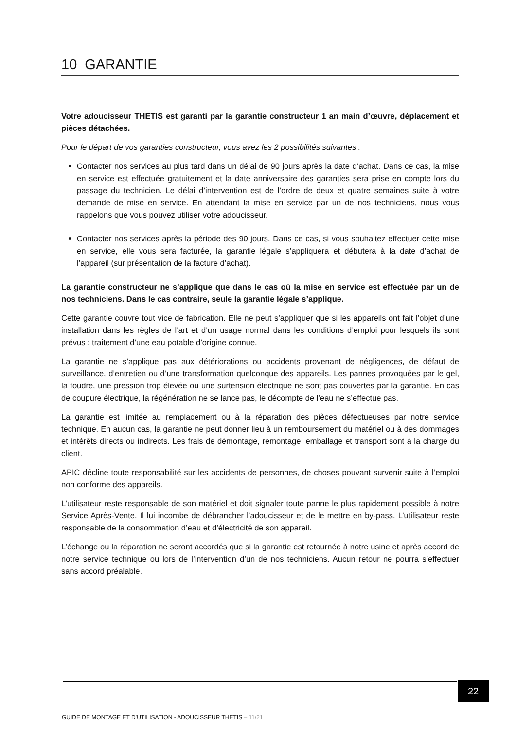10 GARANTIE
Votre adoucisseur THETIS est garanti par la garantie constructeur 1 an main d’œuvre, déplacement et pièces détachées.
Pour le départ de vos garanties constructeur, vous avez les 2 possibilités suivantes :
Contacter nos services au plus tard dans un délai de 90 jours après la date d’achat. Dans ce cas, la mise en service est effectuée gratuitement et la date anniversaire des garanties sera prise en compte lors du passage du technicien. Le délai d’intervention est de l’ordre de deux et quatre semaines suite à votre demande de mise en service. En attendant la mise en service par un de nos techniciens, nous vous rappelons que vous pouvez utiliser votre adoucisseur.
Contacter nos services après la période des 90 jours. Dans ce cas, si vous souhaitez effectuer cette mise en service, elle vous sera facturée, la garantie légale s’appliquera et débutera à la date d’achat de l’appareil (sur présentation de la facture d’achat).
La garantie constructeur ne s’applique que dans le cas où la mise en service est effectuée par un de nos techniciens. Dans le cas contraire, seule la garantie légale s’applique.
Cette garantie couvre tout vice de fabrication. Elle ne peut s’appliquer que si les appareils ont fait l’objet d’une installation dans les règles de l’art et d’un usage normal dans les conditions d’emploi pour lesquels ils sont prévus : traitement d’une eau potable d’origine connue.
La garantie ne s’applique pas aux détériorations ou accidents provenant de négligences, de défaut de surveillance, d’entretien ou d’une transformation quelconque des appareils. Les pannes provoquées par le gel, la foudre, une pression trop élevée ou une surtension électrique ne sont pas couvertes par la garantie. En cas de coupure électrique, la régénération ne se lance pas, le décompte de l’eau ne s’effectue pas.
La garantie est limitée au remplacement ou à la réparation des pièces défectueuses par notre service technique. En aucun cas, la garantie ne peut donner lieu à un remboursement du matériel ou à des dommages et intérêts directs ou indirects. Les frais de démontage, remontage, emballage et transport sont à la charge du client.
APIC décline toute responsabilité sur les accidents de personnes, de choses pouvant survenir suite à l’emploi non conforme des appareils.
L’utilisateur reste responsable de son matériel et doit signaler toute panne le plus rapidement possible à notre Service Après-Vente. Il lui incombe de débrancher l’adoucisseur et de le mettre en by-pass. L’utilisateur reste responsable de la consommation d’eau et d’électricité de son appareil.
L’échange ou la réparation ne seront accordés que si la garantie est retournée à notre usine et après accord de notre service technique ou lors de l’intervention d’un de nos techniciens. Aucun retour ne pourra s’effectuer sans accord préalable.
22
GUIDE DE MONTAGE ET D’UTILISATION - ADOUCISSEUR THETIS – 11/21